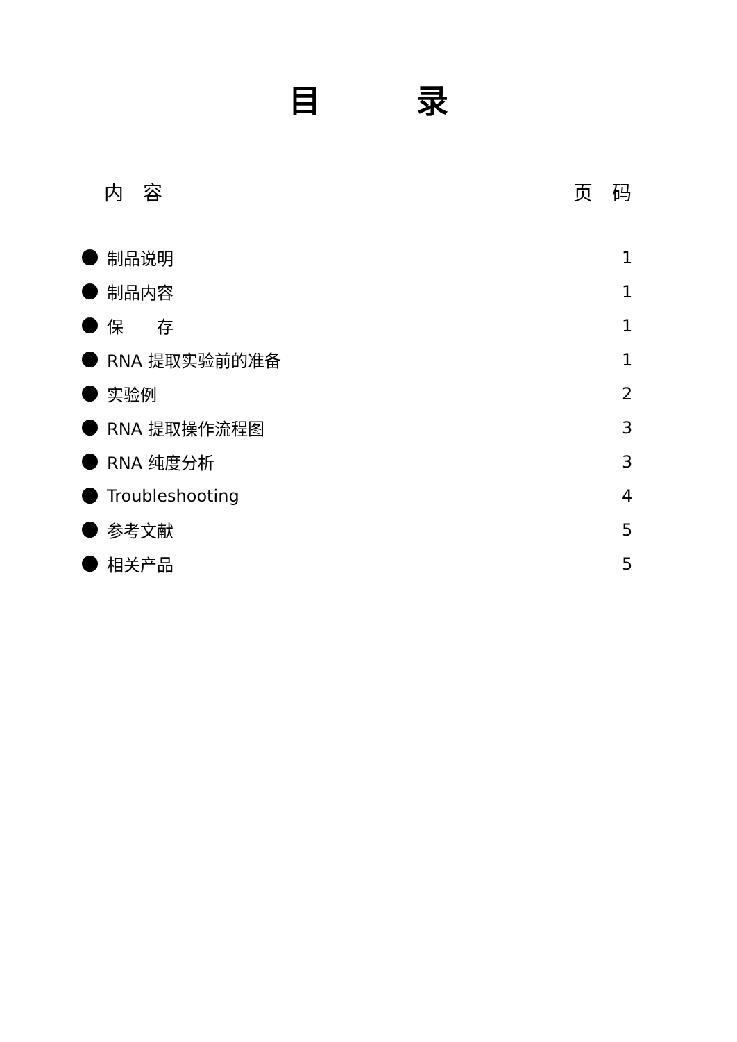目　　　录
内　容 页　码
制品说明 1
制品内容 1
保　　存 1
RNA 提取实验前的准备 1
实验例 2
RNA 提取操作流程图 3
RNA 纯度分析 3
Troubleshooting 4
参考文献 5
相关产品 5